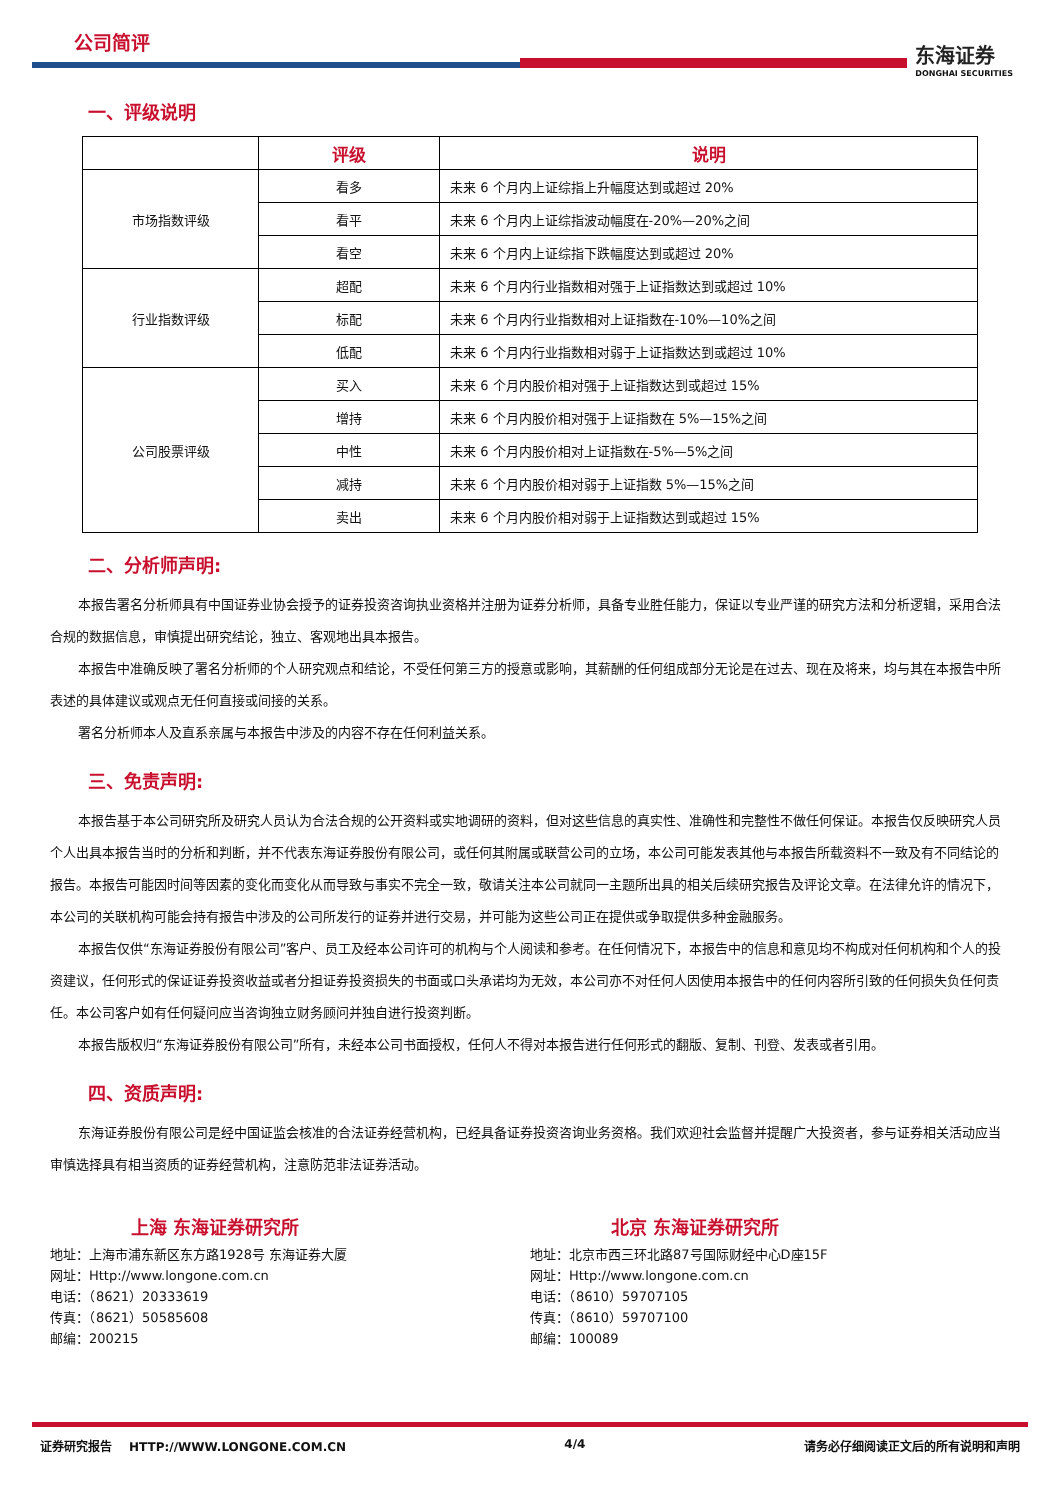公司简评
东海证券
DONGHAI SECURITIES
一、评级说明
| | 评级 | 说明 |
| --- | --- | --- |
| 市场指数评级 | 看多 | 未来 6 个月内上证综指上升幅度达到或超过 20% |
| | 看平 | 未来 6 个月内上证综指波动幅度在-20%—20%之间 |
| | 看空 | 未来 6 个月内上证综指下跌幅度达到或超过 20% |
| 行业指数评级 | 超配 | 未来 6 个月内行业指数相对强于上证指数达到或超过 10% |
| | 标配 | 未来 6 个月内行业指数相对上证指数在-10%—10%之间 |
| | 低配 | 未来 6 个月内行业指数相对弱于上证指数达到或超过 10% |
| 公司股票评级 | 买入 | 未来 6 个月内股价相对强于上证指数达到或超过 15% |
| | 增持 | 未来 6 个月内股价相对强于上证指数在 5%—15%之间 |
| | 中性 | 未来 6 个月内股价相对上证指数在-5%—5%之间 |
| | 减持 | 未来 6 个月内股价相对弱于上证指数 5%—15%之间 |
| | 卖出 | 未来 6 个月内股价相对弱于上证指数达到或超过 15% |
二、分析师声明:
本报告署名分析师具有中国证券业协会授予的证券投资咨询执业资格并注册为证券分析师，具备专业胜任能力，保证以专业严谨的研究方法和分析逻辑，采用合法合规的数据信息，审慎提出研究结论，独立、客观地出具本报告。
本报告中准确反映了署名分析师的个人研究观点和结论，不受任何第三方的授意或影响，其薪酬的任何组成部分无论是在过去、现在及将来，均与其在本报告中所表述的具体建议或观点无任何直接或间接的关系。
署名分析师本人及直系亲属与本报告中涉及的内容不存在任何利益关系。
三、免责声明:
本报告基于本公司研究所及研究人员认为合法合规的公开资料或实地调研的资料，但对这些信息的真实性、准确性和完整性不做任何保证。本报告仅反映研究人员个人出具本报告当时的分析和判断，并不代表东海证券股份有限公司，或任何其附属或联营公司的立场，本公司可能发表其他与本报告所载资料不一致及有不同结论的报告。本报告可能因时间等因素的变化而变化从而导致与事实不完全一致，敬请关注本公司就同一主题所出具的相关后续研究报告及评论文章。在法律允许的情况下，本公司的关联机构可能会持有报告中涉及的公司所发行的证券并进行交易，并可能为这些公司正在提供或争取提供多种金融服务。
本报告仅供“东海证券股份有限公司”客户、员工及经本公司许可的机构与个人阅读和参考。在任何情况下，本报告中的信息和意见均不构成对任何机构和个人的投资建议，任何形式的保证证券投资收益或者分担证券投资损失的书面或口头承诺均为无效，本公司亦不对任何人因使用本报告中的任何内容所引致的任何损失负任何责任。本公司客户如有任何疑问应当咨询独立财务顾问并独自进行投资判断。
本报告版权归“东海证券股份有限公司”所有，未经本公司书面授权，任何人不得对本报告进行任何形式的翻版、复制、刊登、发表或者引用。
四、资质声明:
东海证券股份有限公司是经中国证监会核准的合法证券经营机构，已经具备证券投资咨询业务资格。我们欢迎社会监督并提醒广大投资者，参与证券相关活动应当审慎选择具有相当资质的证券经营机构，注意防范非法证券活动。
上海 东海证券研究所
地址：上海市浦东新区东方路1928号 东海证券大厦
网址：Http://www.longone.com.cn
电话：（8621）20333619
传真：（8621）50585608
邮编：200215
北京 东海证券研究所
地址：北京市西三环北路87号国际财经中心D座15F
网址：Http://www.longone.com.cn
电话：（8610）59707105
传真：（8610）59707100
邮编：100089
证券研究报告 HTTP://WWW.LONGONE.COM.CN 4/4 请务必仔细阅读正文后的所有说明和声明